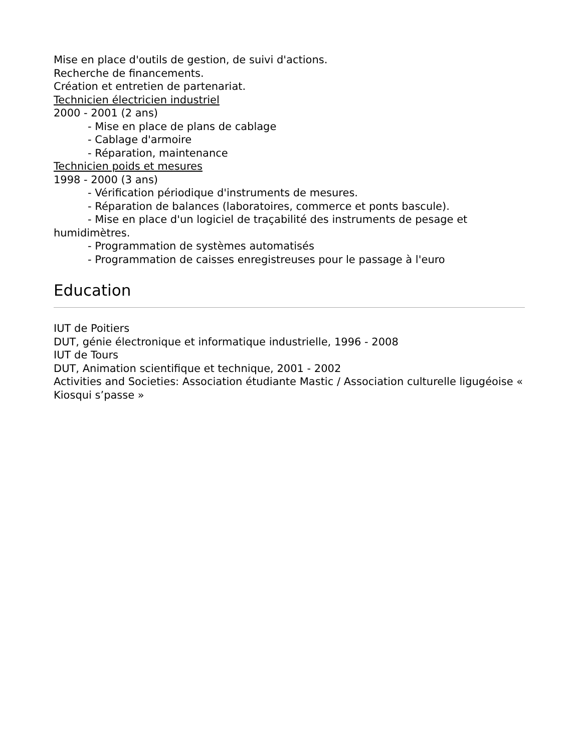Mise en place d'outils de gestion, de suivi d'actions.
Recherche de financements.
Création et entretien de partenariat.
Technicien électricien industriel
2000 - 2001 (2 ans)
- Mise en place de plans de cablage
- Cablage d'armoire
- Réparation, maintenance
Technicien poids et mesures
1998 - 2000 (3 ans)
- Vérification périodique d'instruments de mesures.
- Réparation de balances (laboratoires, commerce et ponts bascule).
- Mise en place d'un logiciel de traçabilité des instruments de pesage et humidimètres.
- Programmation de systèmes automatisés
- Programmation de caisses enregistreuses pour le passage à l'euro
Education
IUT de Poitiers
DUT, génie électronique et informatique industrielle, 1996 - 2008
IUT de Tours
DUT, Animation scientifique et technique, 2001 - 2002
Activities and Societies: Association étudiante Mastic / Association culturelle ligugéoise « Kiosqui s’passe »